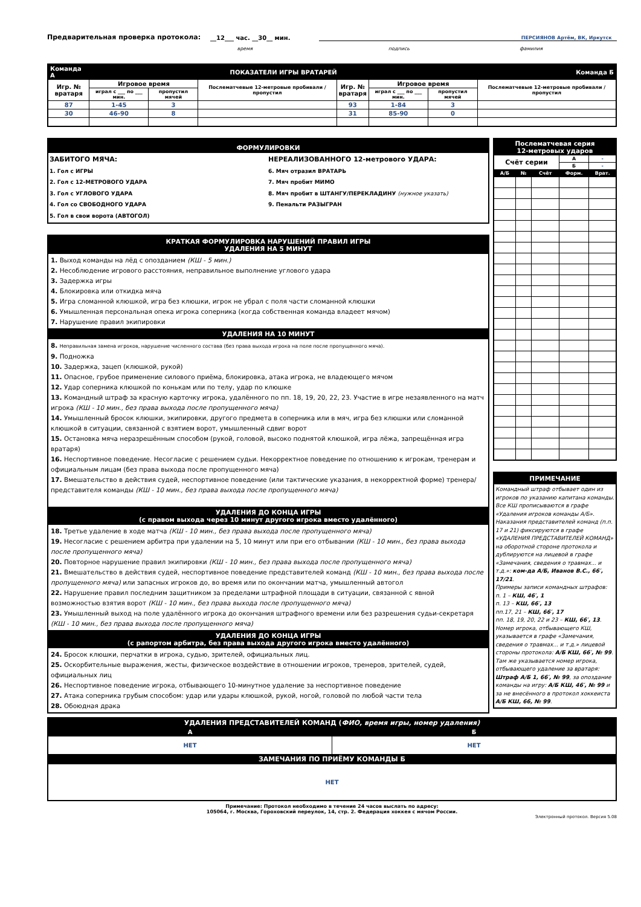Предварительная проверка протокола: __12___ час. __30__ мин. ПЕРСИЯНОВ Артём, ВК, Иркутск
время подпись фамилия
| Команда А | ПОКАЗАТЕЛИ ИГРЫ ВРАТАРЕЙ | | | | | | Команда Б |
| Игр. № вратаря | Игровое время | | Послематчевые 12-метровые пробивали / пропустил | Игр. № вратаря | Игровое время | | Послематчевые 12-метровые пробивали / пропустил |
| | играл с ___ по ___ мин. | пропустил мячей | | | играл с ___ по ___ мин. | пропустил мячей | |
| 87 | 1-45 | 3 | | 93 | 1-84 | 3 | |
| 30 | 46-90 | 8 | | 31 | 85-90 | 0 | |
ФОРМУЛИРОВКИ
ЗАБИТОГО МЯЧА:
1. Гол с ИГРЫ
2. Гол с 12-МЕТРОВОГО УДАРА
3. Гол с УГЛОВОГО УДАРА
4. Гол со СВОБОДНОГО УДАРА
5. Гол в свои ворота (АВТОГОЛ)
НЕРЕАЛИЗОВАННОГО 12-метрового УДАРА:
6. Мяч отразил ВРАТАРЬ
7. Мяч пробит МИМО
8. Мяч пробит в ШТАНГУ/ПЕРЕКЛАДИНУ (нужное указать)
9. Пенальти РАЗЫГРАН
КРАТКАЯ ФОРМУЛИРОВКА НАРУШЕНИЙ ПРАВИЛ ИГРЫ
УДАЛЕНИЯ НА 5 МИНУТ
1. Выход команды на лёд с опозданием (КШ - 5 мин.)
2. Несоблюдение игрового расстояния, неправильное выполнение углового удара
3. Задержка игры
4. Блокировка или откидка мяча
5. Игра сломанной клюшкой, игра без клюшки, игрок не убрал с поля части сломанной клюшки
6. Умышленная персональная опека игрока соперника (когда собственная команда владеет мячом)
7. Нарушение правил экипировки
УДАЛЕНИЯ НА 10 МИНУТ
8. Неправильная замена игроков, нарушение численного состава (без права выхода игрока на поле после пропущенного мяча).
9. Подножка
10. Задержка, зацеп (клюшкой, рукой)
11. Опасное, грубое применение силового приёма, блокировка, атака игрока, не владеющего мячом
12. Удар соперника клюшкой по конькам или по телу, удар по клюшке
13. Командный штраф за красную карточку игрока, удалённого по пп. 18, 19, 20, 22, 23. Участие в игре незаявленного на матч игрока (КШ - 10 мин., без права выхода после пропущенного мяча)
14. Умышленный бросок клюшки, экипировки, другого предмета в соперника или в мяч, игра без клюшки или сломанной клюшкой в ситуации, связанной с взятием ворот, умышленный сдвиг ворот
15. Остановка мяча неразрешённым способом (рукой, головой, высоко поднятой клюшкой, игра лёжа, запрещённая игра вратаря)
16. Неспортивное поведение. Несогласие с решением судьи. Некорректное поведение по отношению к игрокам, тренерам и официальным лицам (без права выхода после пропущенного мяча)
17. Вмешательство в действия судей, неспортивное поведение (или тактические указания, в некорректной форме) тренера/представителя команды (КШ - 10 мин., без права выхода после пропущенного мяча)
УДАЛЕНИЯ ДО КОНЦА ИГРЫ
(с правом выхода через 10 минут другого игрока вместо удалённого)
18. Третье удаление в ходе матча (КШ - 10 мин., без права выхода после пропущенного мяча)
19. Несогласие с решением арбитра при удалении на 5, 10 минут или при его отбывании (КШ - 10 мин., без права выхода после пропущенного мяча)
20. Повторное нарушение правил экипировки (КШ - 10 мин., без права выхода после пропущенного мяча)
21. Вмешательство в действия судей, неспортивное поведение представителей команд (КШ - 10 мин., без права выхода после пропущенного мяча) или запасных игроков до, во время или по окончании матча, умышленный автогол
22. Нарушение правил последним защитником за пределами штрафной площади в ситуации, связанной с явной возможностью взятия ворот (КШ - 10 мин., без права выхода после пропущенного мяча)
23. Умышленный выход на поле удалённого игрока до окончания штрафного времени или без разрешения судьи-секретаря (КШ - 10 мин., без права выхода после пропущенного мяча)
УДАЛЕНИЯ ДО КОНЦА ИГРЫ
(с рапортом арбитра, без права выхода другого игрока вместо удалённого)
24. Бросок клюшки, перчатки в игрока, судью, зрителей, официальных лиц.
25. Оскорбительные выражения, жесты, физическое воздействие в отношении игроков, тренеров, зрителей, судей, официальных лиц
26. Неспортивное поведение игрока, отбывающего 10-минутное удаление за неспортивное поведение
27. Атака соперника грубым способом: удар или удары клюшкой, рукой, ногой, головой по любой части тела
28. Обоюдная драка
| Послематчевая серия 12-метровых ударов | | | | |
| Счёт серии | | | А | - |
| | | | Б | - |
| А/Б | № | Счёт | Форм. | Врат. |
ПРИМЕЧАНИЕ
Командный штраф отбывает один из игроков по указанию капитана команды. Все КШ прописываются в графе «Удаления игроков команды А/Б». Наказания представителей команд (п.п. 17 и 21) фиксируются в графе «УДАЛЕНИЯ ПРЕДСТАВИТЕЛЕЙ КОМАНД» на оборотной стороне протокола и дублируются на лицевой в графе «Замечания, сведения о травмах... и т.д.»: ком-да А/Б, Иванов В.С., 66′, 17/21.
Примеры записи командных штрафов:
п. 1 – КШ, 46′, 1
п. 13 – КШ, 66′, 13
пп.17, 21 – КШ, 66′, 17
пп. 18, 19, 20, 22 и 23 – КШ, 66′, 13.
Номер игрока, отбывающего КШ, указывается в графе «Замечания, сведения о травмах... и т.д.» лицевой стороны протокола: А/Б КШ, 66′, № 99. Там же указывается номер игрока, отбывающего удаление за вратаря: Штраф А/Б 1, 66′, № 99, за опоздание команды на игру: А/Б КШ, 46′, № 99 и за не внесённого в протокол хоккеиста А/Б КШ, 66, № 99.
| УДАЛЕНИЯ ПРЕДСТАВИТЕЛЕЙ КОМАНД ( ФИО, время игры, номер удаления) | |
| А | Б |
| НЕТ | НЕТ |
| ЗАМЕЧАНИЯ ПО ПРИЁМУ КОМАНДЫ Б | |
| НЕТ | |
Примечание: Протокол необходимо в течение 24 часов выслать по адресу:
105064, г. Москва, Гороховский переулок, 14, стр. 2. Федерация хоккея с мячом России.
Электронный протокол. Версия 5.08